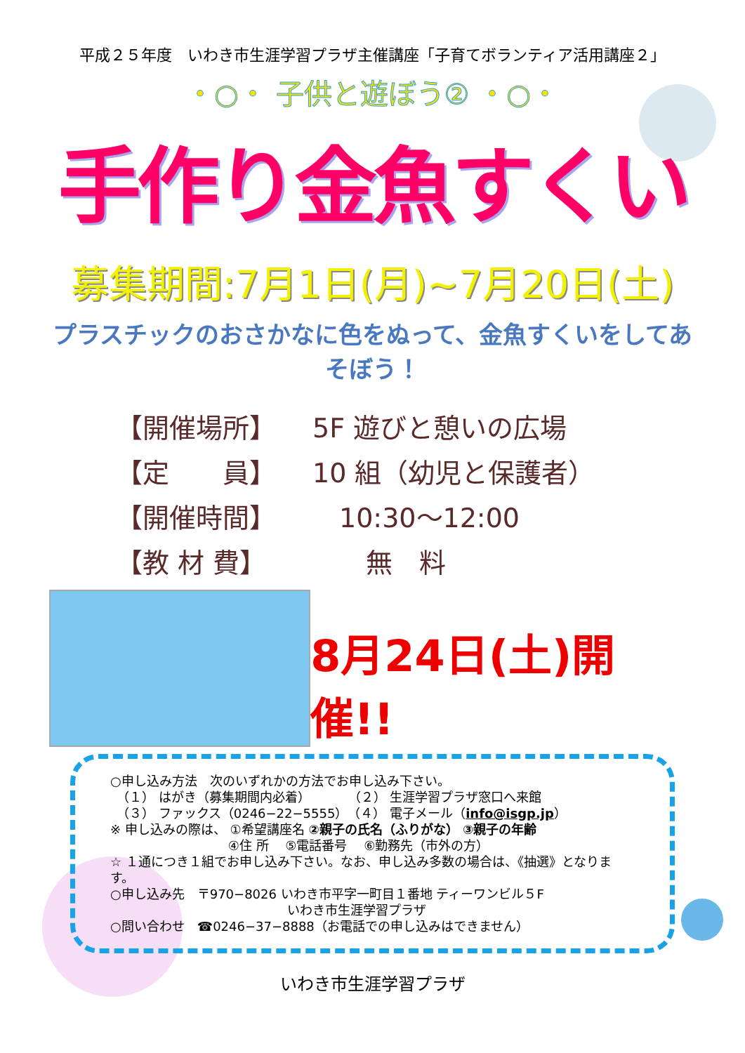平成２５年度　いわき市生涯学習プラザ主催講座「子育てボランティア活用講座２」
・○・ 子供と遊ぼう② ・○・
手作り金魚すくい
募集期間:7月1日(月)~7月20日(土)
プラスチックのおさかなに色をぬって、金魚すくいをしてあそぼう！
【開催場所】 5F 遊びと憩いの広場
【定　　員】 10 組（幼児と保護者）
【開催時間】　10:30～12:00
【教 材 費】　　無　料
8月24日(土)開催!!
○申し込み方法　次のいずれかの方法でお申し込み下さい。
　（１） はがき（募集期間内必着）　　　　（２） 生涯学習プラザ窓口へ来館
　（３） ファックス（0246−22−5555）　（４） 電子メール（info@isgp.jp）
※ 申し込みの際は、 ①希望講座名 ②親子の氏名（ふりがな） ③親子の年齢
　　　　　　　　　 ④住 所　 ⑤電話番号　 ⑥勤務先（市外の方）
☆ １通につき１組でお申し込み下さい。なお、申し込み多数の場合は、《抽選》となります。
○申し込み先　〒970−8026 いわき市平字一町目１番地 ティーワンビル５F
　　　　　　　　　　　　　　いわき市生涯学習プラザ
○問い合わせ　☎0246−37−8888（お電話での申し込みはできません）
いわき市生涯学習プラザ